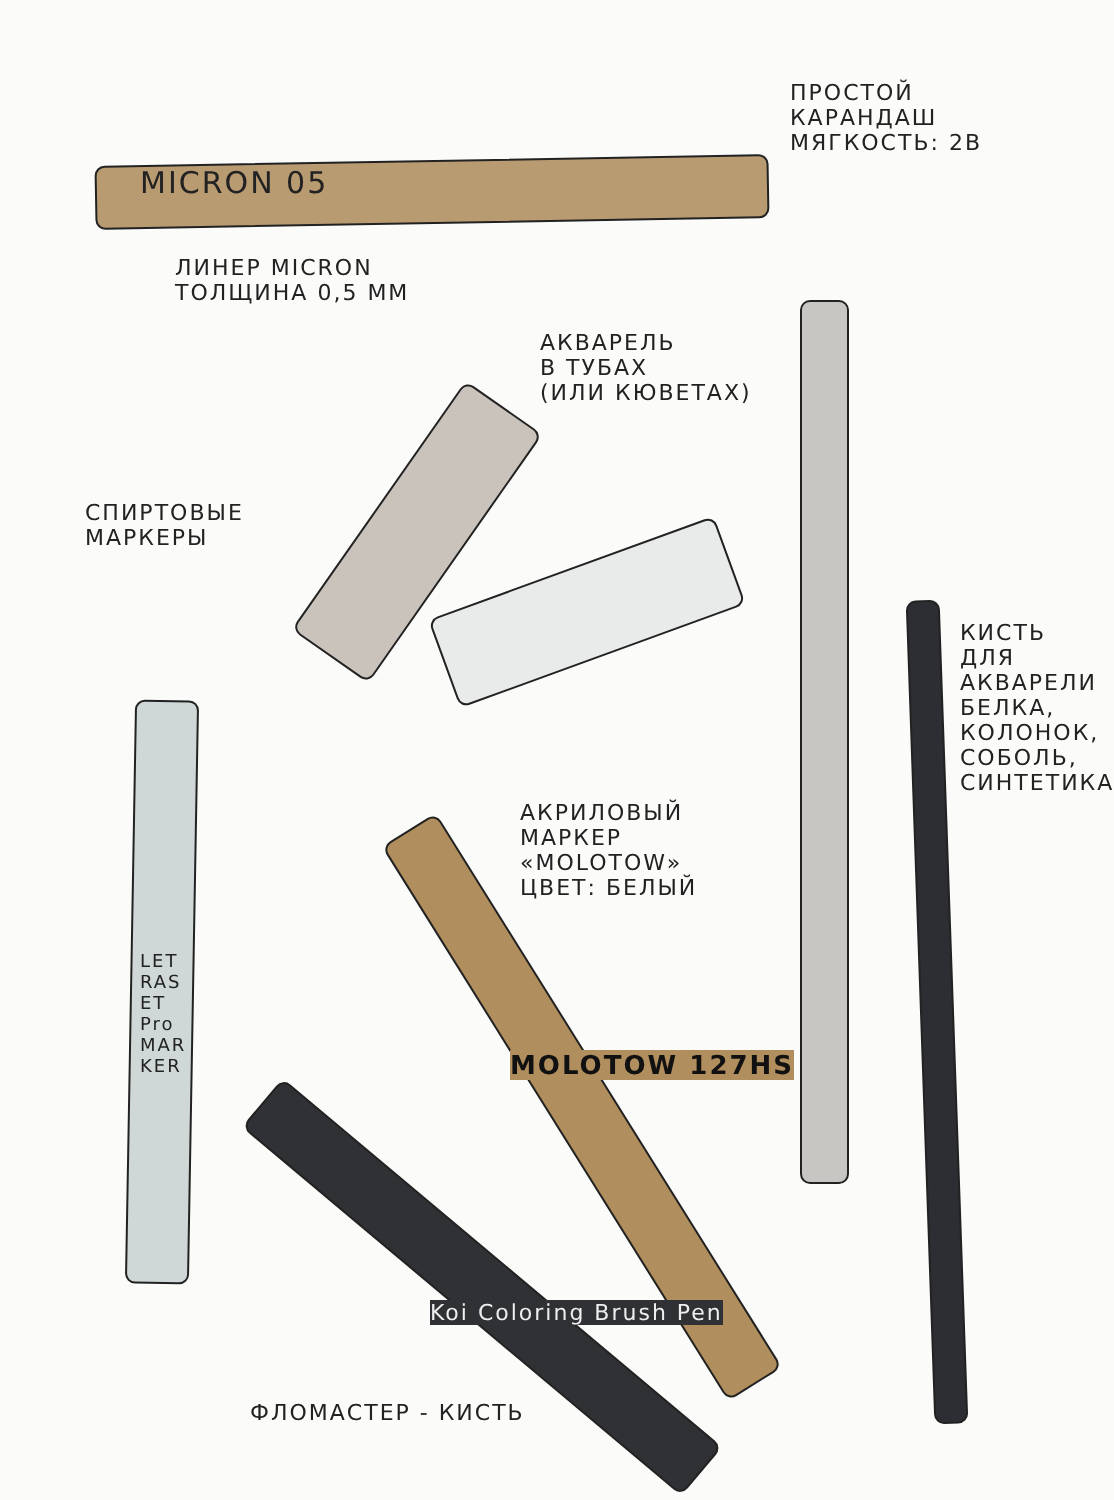MICRON 05
ЛИНЕР MICRON
ТОЛЩИНА 0,5 ММ
ПРОСТОЙ
КАРАНДАШ
МЯГКОСТЬ: 2B
АКВАРЕЛЬ
В ТУБАХ
(ИЛИ КЮВЕТАХ)
СПИРТОВЫЕ
МАРКЕРЫ
LETRASET ProMARKER
АКРИЛОВЫЙ
МАРКЕР
«MOLOTOW»
ЦВЕТ: БЕЛЫЙ
MOLOTOW 127HS
Koi Coloring Brush Pen
ФЛОМАСТЕР - КИСТЬ
КИСТЬ ДЛЯ АКВАРЕЛИ
БЕЛКА, КОЛОНОК, СОБОЛЬ, СИНТЕТИКА